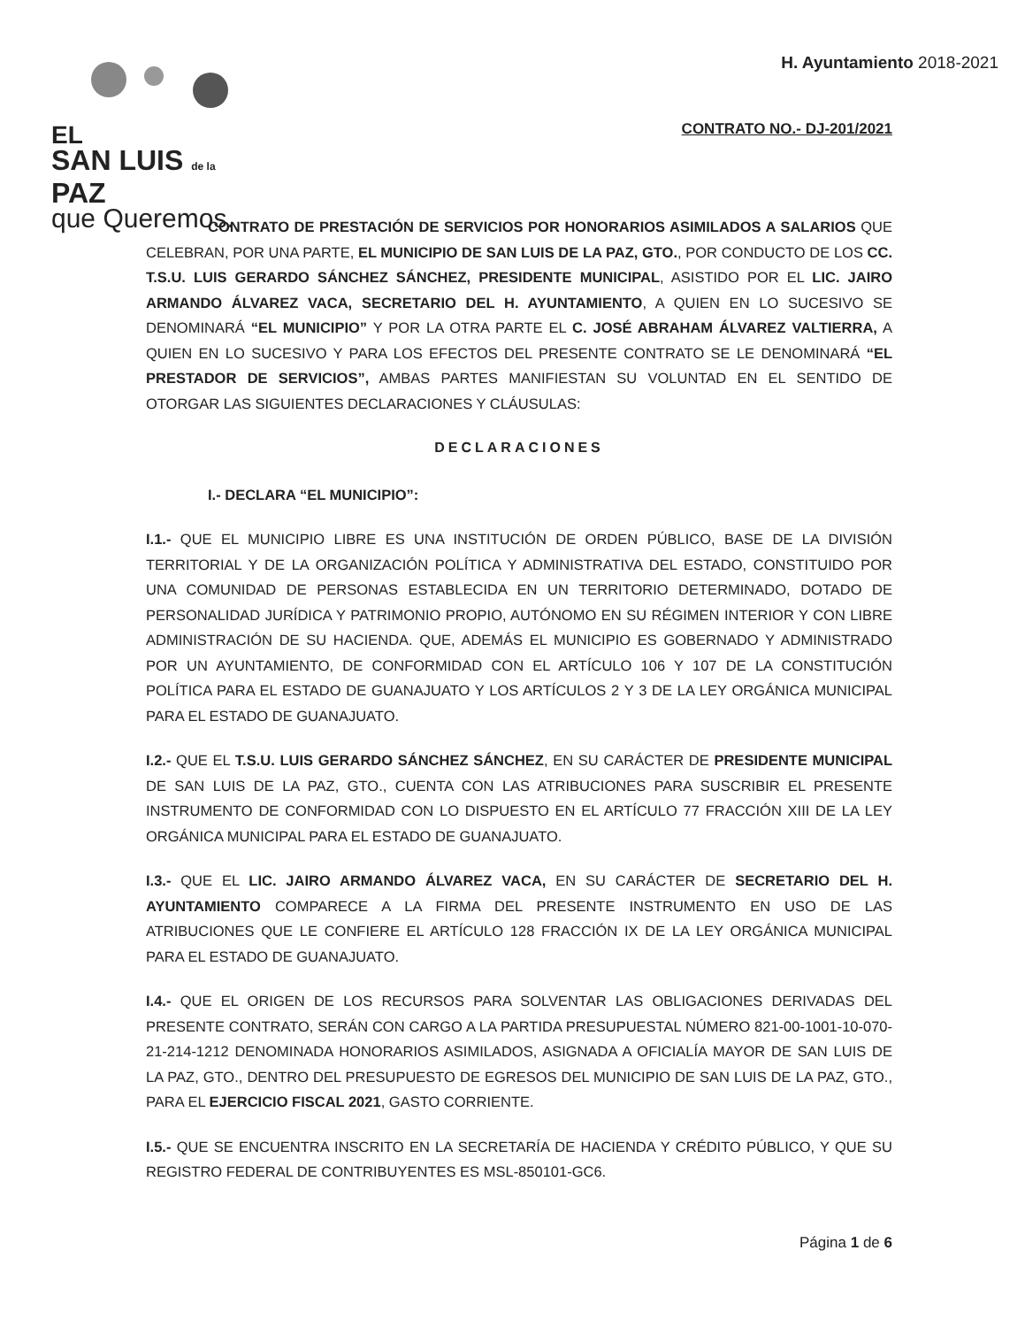EL
SAN LUIS de la PAZ
que Queremos.
H. Ayuntamiento 2018-2021
CONTRATO NO.- DJ-201/2021
CONTRATO DE PRESTACIÓN DE SERVICIOS POR HONORARIOS ASIMILADOS A SALARIOS QUE CELEBRAN, POR UNA PARTE, EL MUNICIPIO DE SAN LUIS DE LA PAZ, GTO., POR CONDUCTO DE LOS CC. T.S.U. LUIS GERARDO SÁNCHEZ SÁNCHEZ, PRESIDENTE MUNICIPAL, ASISTIDO POR EL LIC. JAIRO ARMANDO ÁLVAREZ VACA, SECRETARIO DEL H. AYUNTAMIENTO, A QUIEN EN LO SUCESIVO SE DENOMINARÁ “EL MUNICIPIO” Y POR LA OTRA PARTE EL C. JOSÉ ABRAHAM ÁLVAREZ VALTIERRA, A QUIEN EN LO SUCESIVO Y PARA LOS EFECTOS DEL PRESENTE CONTRATO SE LE DENOMINARÁ “EL PRESTADOR DE SERVICIOS”, AMBAS PARTES MANIFIESTAN SU VOLUNTAD EN EL SENTIDO DE OTORGAR LAS SIGUIENTES DECLARACIONES Y CLÁUSULAS:
DECLARACIONES
I.- DECLARA “EL MUNICIPIO”:
I.1.- QUE EL MUNICIPIO LIBRE ES UNA INSTITUCIÓN DE ORDEN PÚBLICO, BASE DE LA DIVISIÓN TERRITORIAL Y DE LA ORGANIZACIÓN POLÍTICA Y ADMINISTRATIVA DEL ESTADO, CONSTITUIDO POR UNA COMUNIDAD DE PERSONAS ESTABLECIDA EN UN TERRITORIO DETERMINADO, DOTADO DE PERSONALIDAD JURÍDICA Y PATRIMONIO PROPIO, AUTÓNOMO EN SU RÉGIMEN INTERIOR Y CON LIBRE ADMINISTRACIÓN DE SU HACIENDA. QUE, ADEMÁS EL MUNICIPIO ES GOBERNADO Y ADMINISTRADO POR UN AYUNTAMIENTO, DE CONFORMIDAD CON EL ARTÍCULO 106 Y 107 DE LA CONSTITUCIÓN POLÍTICA PARA EL ESTADO DE GUANAJUATO Y LOS ARTÍCULOS 2 Y 3 DE LA LEY ORGÁNICA MUNICIPAL PARA EL ESTADO DE GUANAJUATO.
I.2.- QUE EL T.S.U. LUIS GERARDO SÁNCHEZ SÁNCHEZ, EN SU CARÁCTER DE PRESIDENTE MUNICIPAL DE SAN LUIS DE LA PAZ, GTO., CUENTA CON LAS ATRIBUCIONES PARA SUSCRIBIR EL PRESENTE INSTRUMENTO DE CONFORMIDAD CON LO DISPUESTO EN EL ARTÍCULO 77 FRACCIÓN XIII DE LA LEY ORGÁNICA MUNICIPAL PARA EL ESTADO DE GUANAJUATO.
I.3.- QUE EL LIC. JAIRO ARMANDO ÁLVAREZ VACA, EN SU CARÁCTER DE SECRETARIO DEL H. AYUNTAMIENTO COMPARECE A LA FIRMA DEL PRESENTE INSTRUMENTO EN USO DE LAS ATRIBUCIONES QUE LE CONFIERE EL ARTÍCULO 128 FRACCIÓN IX DE LA LEY ORGÁNICA MUNICIPAL PARA EL ESTADO DE GUANAJUATO.
I.4.- QUE EL ORIGEN DE LOS RECURSOS PARA SOLVENTAR LAS OBLIGACIONES DERIVADAS DEL PRESENTE CONTRATO, SERÁN CON CARGO A LA PARTIDA PRESUPUESTAL NÚMERO 821-00-1001-10-070-21-214-1212 DENOMINADA HONORARIOS ASIMILADOS, ASIGNADA A OFICIALÍA MAYOR DE SAN LUIS DE LA PAZ, GTO., DENTRO DEL PRESUPUESTO DE EGRESOS DEL MUNICIPIO DE SAN LUIS DE LA PAZ, GTO., PARA EL EJERCICIO FISCAL 2021, GASTO CORRIENTE.
I.5.- QUE SE ENCUENTRA INSCRITO EN LA SECRETARÍA DE HACIENDA Y CRÉDITO PÚBLICO, Y QUE SU REGISTRO FEDERAL DE CONTRIBUYENTES ES MSL-850101-GC6.
Página 1 de 6